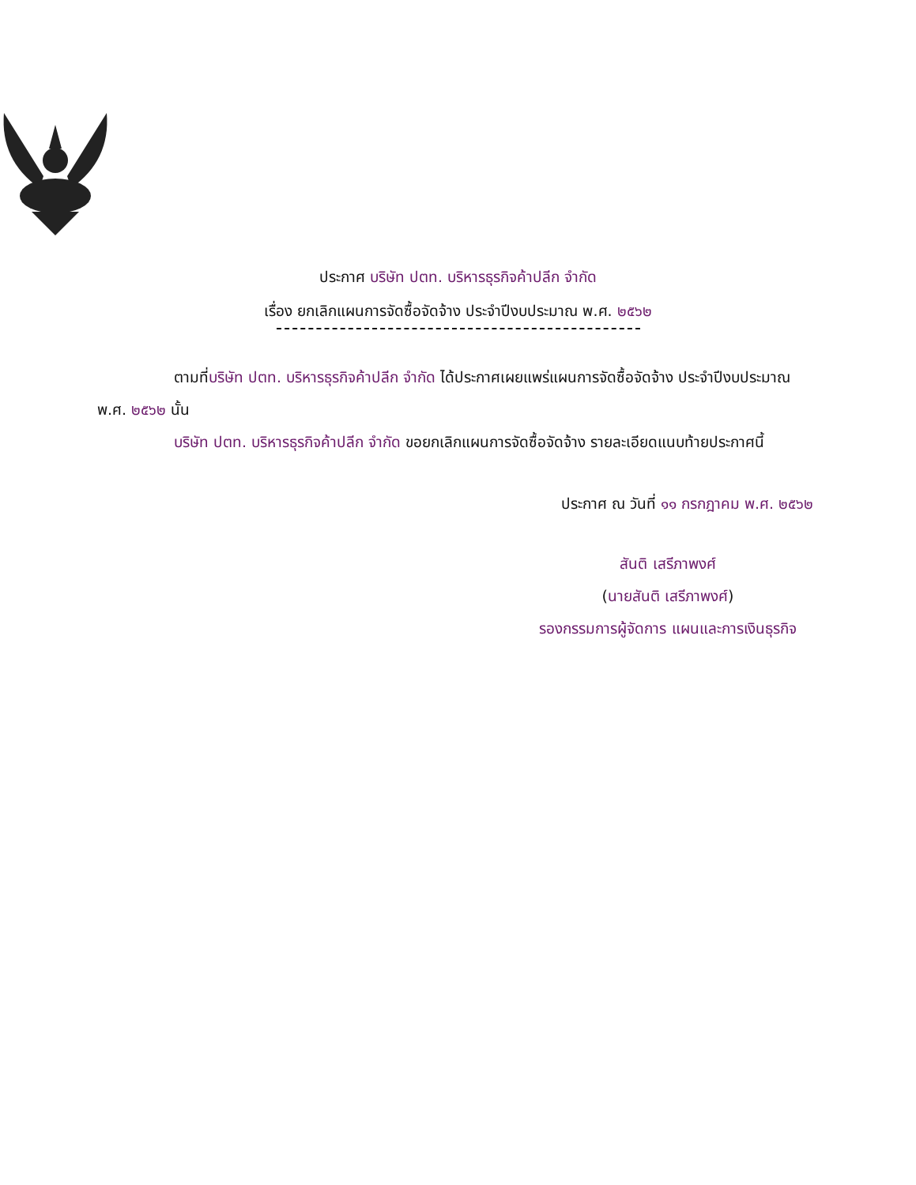ประกาศ บริษัท ปตท. บริหารธุรกิจค้าปลีก จำกัด
เรื่อง ยกเลิกแผนการจัดซื้อจัดจ้าง ประจำปีงบประมาณ พ.ศ. ๒๕๖๒
ตามที่บริษัท ปตท. บริหารธุรกิจค้าปลีก จำกัด ได้ประกาศเผยแพร่แผนการจัดซื้อจัดจ้าง ประจำปีงบประมาณ พ.ศ. ๒๕๖๒ นั้น
บริษัท ปตท. บริหารธุรกิจค้าปลีก จำกัด ขอยกเลิกแผนการจัดซื้อจัดจ้าง รายละเอียดแนบท้ายประกาศนี้
ประกาศ ณ วันที่ ๑๑ กรกฎาคม พ.ศ. ๒๕๖๒
สันติ เสรีภาพงศ์
(นายสันติ เสรีภาพงศ์)
รองกรรมการผู้จัดการ แผนและการเงินธุรกิจ